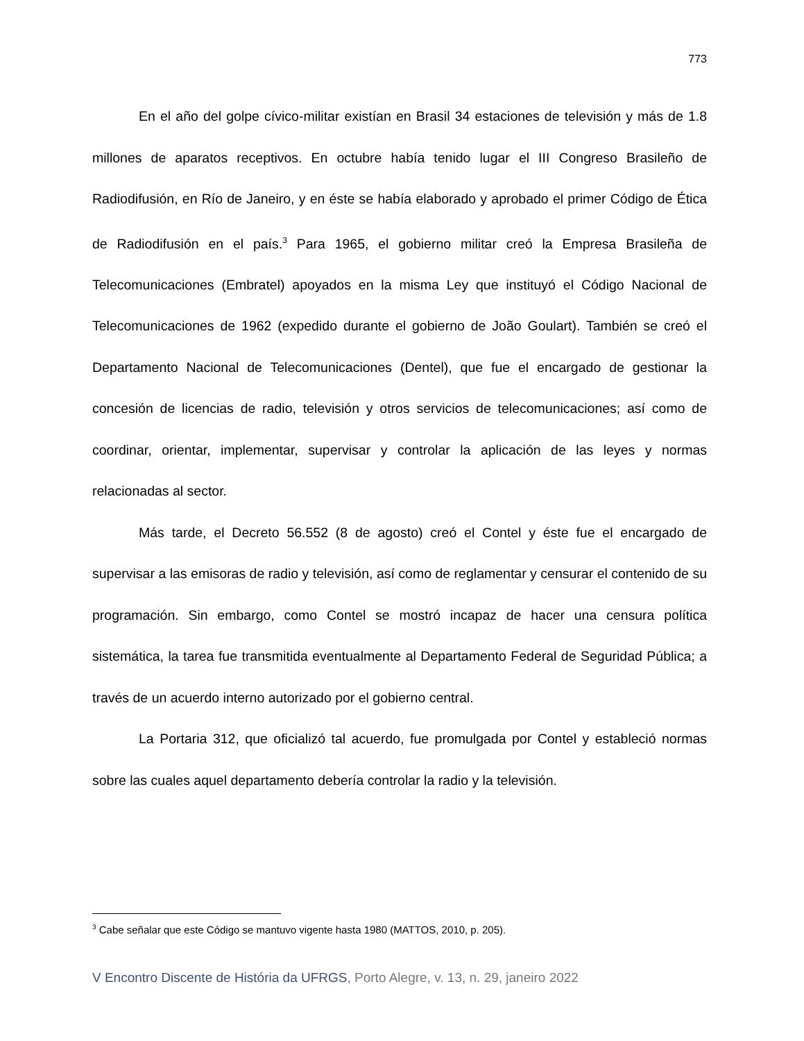773
En el año del golpe cívico-militar existían en Brasil 34 estaciones de televisión y más de 1.8 millones de aparatos receptivos. En octubre había tenido lugar el III Congreso Brasileño de Radiodifusión, en Río de Janeiro, y en éste se había elaborado y aprobado el primer Código de Ética de Radiodifusión en el país.<sup>3</sup> Para 1965, el gobierno militar creó la Empresa Brasileña de Telecomunicaciones (Embratel) apoyados en la misma Ley que instituyó el Código Nacional de Telecomunicaciones de 1962 (expedido durante el gobierno de João Goulart). También se creó el Departamento Nacional de Telecomunicaciones (Dentel), que fue el encargado de gestionar la concesión de licencias de radio, televisión y otros servicios de telecomunicaciones; así como de coordinar, orientar, implementar, supervisar y controlar la aplicación de las leyes y normas relacionadas al sector.
Más tarde, el Decreto 56.552 (8 de agosto) creó el Contel y éste fue el encargado de supervisar a las emisoras de radio y televisión, así como de reglamentar y censurar el contenido de su programación. Sin embargo, como Contel se mostró incapaz de hacer una censura política sistemática, la tarea fue transmitida eventualmente al Departamento Federal de Seguridad Pública; a través de un acuerdo interno autorizado por el gobierno central.
La Portaria 312, que oficializó tal acuerdo, fue promulgada por Contel y estableció normas sobre las cuales aquel departamento debería controlar la radio y la televisión.
<sup>3</sup> Cabe señalar que este Código se mantuvo vigente hasta 1980 (MATTOS, 2010, p. 205).
V Encontro Discente de História da UFRGS, Porto Alegre, v. 13, n. 29, janeiro 2022